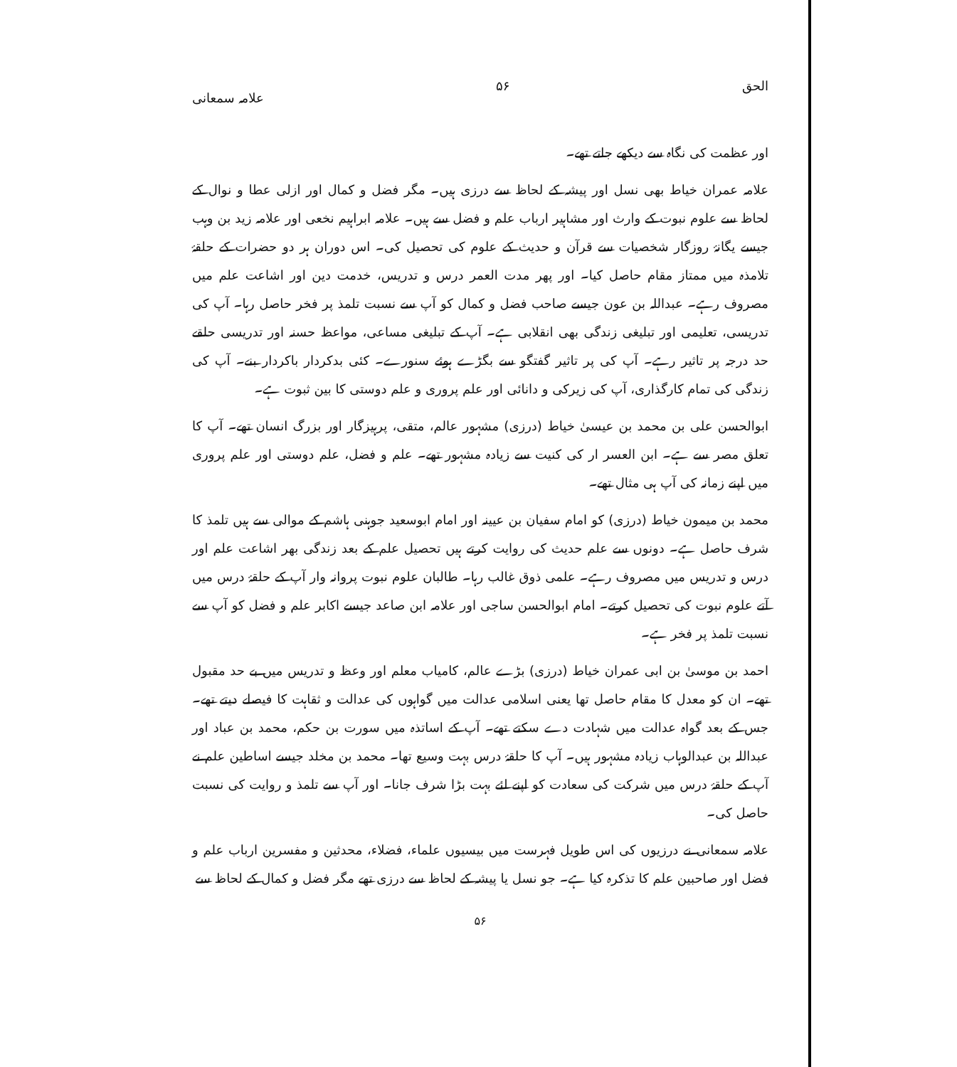الحق ۵۶ علامہ سمعانی
اور عظمت کی نگاہ سے دیکھے جاتے تھے۔
علامہ عمران خیاط بھی نسل اور پیشہ کے لحاظ سے درزی ہیں۔ مگر فضل و کمال اور ازلی عطا و نوال کے لحاظ سے علوم نبوت کے وارث اور مشاہیر ارباب علم و فضل سے ہیں۔ علامہ ابراہیم نخعی اور علامہ زید بن وہب جیسے یگانۂ روزگار شخصیات سے قرآن و حدیث کے علوم کی تحصیل کی۔ اس دوران ہر دو حضرات کے حلقۂ تلامذہ میں ممتاز مقام حاصل کیا۔ اور پھر مدت العمر درس و تدریس، خدمت دین اور اشاعت علم میں مصروف رہے۔ عبداللہ بن عون جیسے صاحب فضل و کمال کو آپ سے نسبت تلمذ پر فخر حاصل رہا۔ آپ کی تدریسی، تعلیمی اور تبلیغی زندگی بھی انقلابی ہے۔ آپ کے تبلیغی مساعی، مواعظ حسنہ اور تدریسی حلقے حد درجہ پر تاثیر رہے۔ آپ کی پر تاثیر گفتگو سے بگڑے ہوئے سنورے۔ کئی بدکردار باکردار بنے۔ آپ کی زندگی کی تمام کارگذاری، آپ کی زیرکی و دانائی اور علم پروری و علم دوستی کا بین ثبوت ہے۔
ابوالحسن علی بن محمد بن عیسیٰ خیاط (درزی) مشہور عالم، متقی، پرہیزگار اور بزرگ انسان تھے۔ آپ کا تعلق مصر سے ہے۔ ابن العسر ار کی کنیت سے زیادہ مشہور تھے۔ علم و فضل، علم دوستی اور علم پروری میں اپنے زمانہ کی آپ ہی مثال تھے۔
محمد بن میمون خیاط (درزی) کو امام سفیان بن عیینہ اور امام ابوسعید جوہنی ہاشم کے موالی سے ہیں تلمذ کا شرف حاصل ہے۔ دونوں سے علم حدیث کی روایت کرتے ہیں تحصیل علم کے بعد زندگی بھر اشاعت علم اور درس و تدریس میں مصروف رہے۔ علمی ذوق غالب رہا۔ طالبان علوم نبوت پروانہ وار آپ کے حلقۂ درس میں آتے علوم نبوت کی تحصیل کرتے۔ امام ابوالحسن ساجی اور علامہ ابن صاعد جیسے اکابر علم و فضل کو آپ سے نسبت تلمذ پر فخر ہے۔
احمد بن موسیٰ بن ابی عمران خیاط (درزی) بڑے عالم، کامیاب معلم اور وعظ و تدریس میں بے حد مقبول تھے۔ ان کو معدل کا مقام حاصل تھا یعنی اسلامی عدالت میں گواہوں کی عدالت و ثقاہت کا فیصلے دیتے تھے۔ جس کے بعد گواہ عدالت میں شہادت دے سکتے تھے۔ آپ کے اساتذہ میں سورت بن حکم، محمد بن عباد اور عبداللہ بن عبدالوہاب زیادہ مشہور ہیں۔ آپ کا حلقۂ درس بہت وسیع تھا۔ محمد بن مخلد جیسے اساطین علم نے آپ کے حلقۂ درس میں شرکت کی سعادت کو اپنے لئے بہت بڑا شرف جانا۔ اور آپ سے تلمذ و روایت کی نسبت حاصل کی۔
علامہ سمعانی نے درزیوں کی اس طویل فہرست میں بیسیوں علماء، فضلاء، محدثین و مفسرین ارباب علم و فضل اور صاحبین علم کا تذکرہ کیا ہے۔ جو نسل یا پیشہ کے لحاظ سے درزی تھے مگر فضل و کمال کے لحاظ سے
۵۶